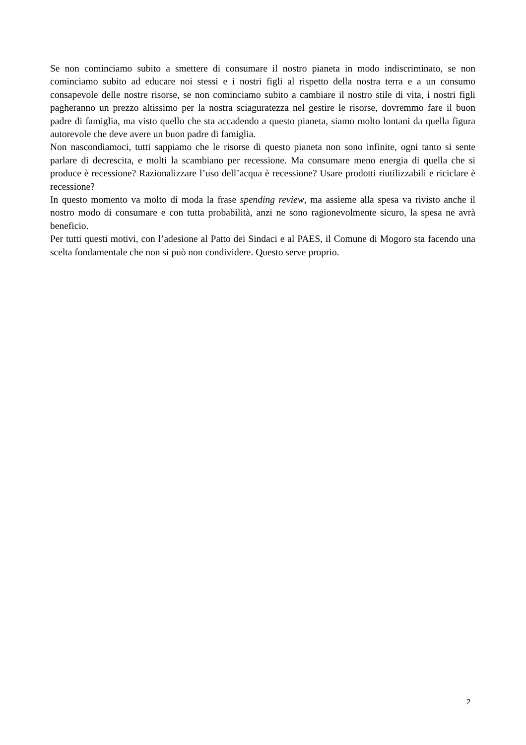Se non cominciamo subito a smettere di consumare il nostro pianeta in modo indiscriminato, se non cominciamo subito ad educare noi stessi e i nostri figli al rispetto della nostra terra e a un consumo consapevole delle nostre risorse, se non cominciamo subito a cambiare il nostro stile di vita, i nostri figli pagheranno un prezzo altissimo per la nostra sciaguratezza nel gestire le risorse, dovremmo fare il buon padre di famiglia, ma visto quello che sta accadendo a questo pianeta, siamo molto lontani da quella figura autorevole che deve avere un buon padre di famiglia.
Non nascondiamoci, tutti sappiamo che le risorse di questo pianeta non sono infinite, ogni tanto si sente parlare di decrescita, e molti la scambiano per recessione. Ma consumare meno energia di quella che si produce è recessione? Razionalizzare l’uso dell’acqua è recessione? Usare prodotti riutilizzabili e riciclare è recessione?
In questo momento va molto di moda la frase spending review, ma assieme alla spesa va rivisto anche il nostro modo di consumare e con tutta probabilità, anzi ne sono ragionevolmente sicuro, la spesa ne avrà beneficio.
Per tutti questi motivi, con l’adesione al Patto dei Sindaci e al PAES, il Comune di Mogoro sta facendo una scelta fondamentale che non si può non condividere. Questo serve proprio.
2